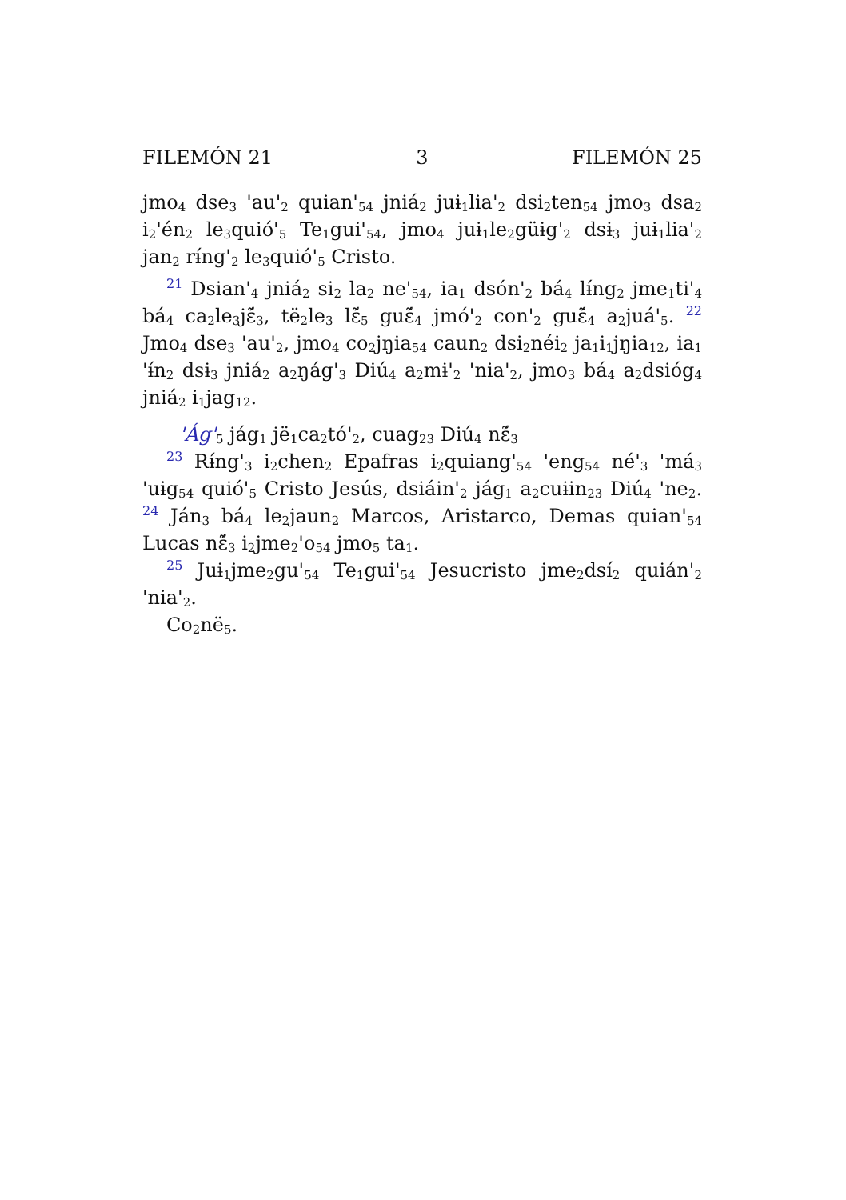FILEMÓN 21 3 FILEMÓN 25
jmo<sub>4</sub> dse<sub>3</sub> 'au'<sub>2</sub> quian'<sub>54</sub> jniá<sub>2</sub> juɨ<sub>1</sub>lia'<sub>2</sub> dsi<sub>2</sub>ten<sub>54</sub> jmo<sub>3</sub> dsa<sub>2</sub> i<sub>2</sub>'én<sub>2</sub> le<sub>3</sub>quió'<sub>5</sub> Te<sub>1</sub>gui'<sub>54</sub>, jmo<sub>4</sub> juɨ<sub>1</sub>le<sub>2</sub>güɨg'<sub>2</sub> dsɨ<sub>3</sub> juɨ<sub>1</sub>lia'<sub>2</sub> jan<sub>2</sub> rɨ́ng'<sub>2</sub> le<sub>3</sub>quió'<sub>5</sub> Cristo.
<sup>21</sup> Dsian'<sub>4</sub> jniá<sub>2</sub> si<sub>2</sub> la<sub>2</sub> ne'<sub>54</sub>, ia<sub>1</sub> dsón'<sub>2</sub> bá<sub>4</sub> lɨ́ng<sub>2</sub> jme<sub>1</sub>ti'<sub>4</sub> bá<sub>4</sub> ca<sub>2</sub>le<sub>3</sub>jɛ̃́<sub>3</sub>, të<sub>2</sub>le<sub>3</sub> lɛ̃́<sub>5</sub> guɛ̃́<sub>4</sub> jmó'<sub>2</sub> con'<sub>2</sub> guɛ̃́<sub>4</sub> a<sub>2</sub>juá'<sub>5</sub>. <sup>22</sup> Jmo<sub>4</sub> dse<sub>3</sub> 'au'<sub>2</sub>, jmo<sub>4</sub> co<sub>2</sub>jŋia<sub>54</sub> caun<sub>2</sub> dsi<sub>2</sub>néi<sub>2</sub> ja<sub>1</sub>i<sub>1</sub>jŋia<sub>12</sub>, ia<sub>1</sub> 'ɨ́n<sub>2</sub> dsɨ<sub>3</sub> jniá<sub>2</sub> a<sub>2</sub>ŋág'<sub>3</sub> Diú<sub>4</sub> a<sub>2</sub>mɨ'<sub>2</sub> 'nia'<sub>2</sub>, jmo<sub>3</sub> bá<sub>4</sub> a<sub>2</sub>dsióg<sub>4</sub> jniá<sub>2</sub> i<sub>1</sub>jag<sub>12</sub>.
'Ág'<sub>5</sub> jág<sub>1</sub> jë<sub>1</sub>ca<sub>2</sub>tó'<sub>2</sub>, cuag<sub>23</sub> Diú<sub>4</sub> nɛ̃́<sub>3</sub>
<sup>23</sup> Rɨ́ng'<sub>3</sub> i<sub>2</sub>chen<sub>2</sub> Epafras i<sub>2</sub>quiang'<sub>54</sub> 'eng<sub>54</sub> né'<sub>3</sub> 'má<sub>3</sub> 'uɨg<sub>54</sub> quió'<sub>5</sub> Cristo Jesús, dsiáin'<sub>2</sub> jág<sub>1</sub> a<sub>2</sub>cuɨin<sub>23</sub> Diú<sub>4</sub> 'ne<sub>2</sub>. <sup>24</sup> Ján<sub>3</sub> bá<sub>4</sub> le<sub>2</sub>jaun<sub>2</sub> Marcos, Aristarco, Demas quian'<sub>54</sub> Lucas nɛ̃́<sub>3</sub> i<sub>2</sub>jme<sub>2</sub>'o<sub>54</sub> jmo<sub>5</sub> ta<sub>1</sub>.
<sup>25</sup> Juɨ<sub>1</sub>jme<sub>2</sub>gu'<sub>54</sub> Te<sub>1</sub>gui'<sub>54</sub> Jesucristo jme<sub>2</sub>dsí<sub>2</sub> quián'<sub>2</sub> 'nia'<sub>2</sub>.
Co<sub>2</sub>në<sub>5</sub>.